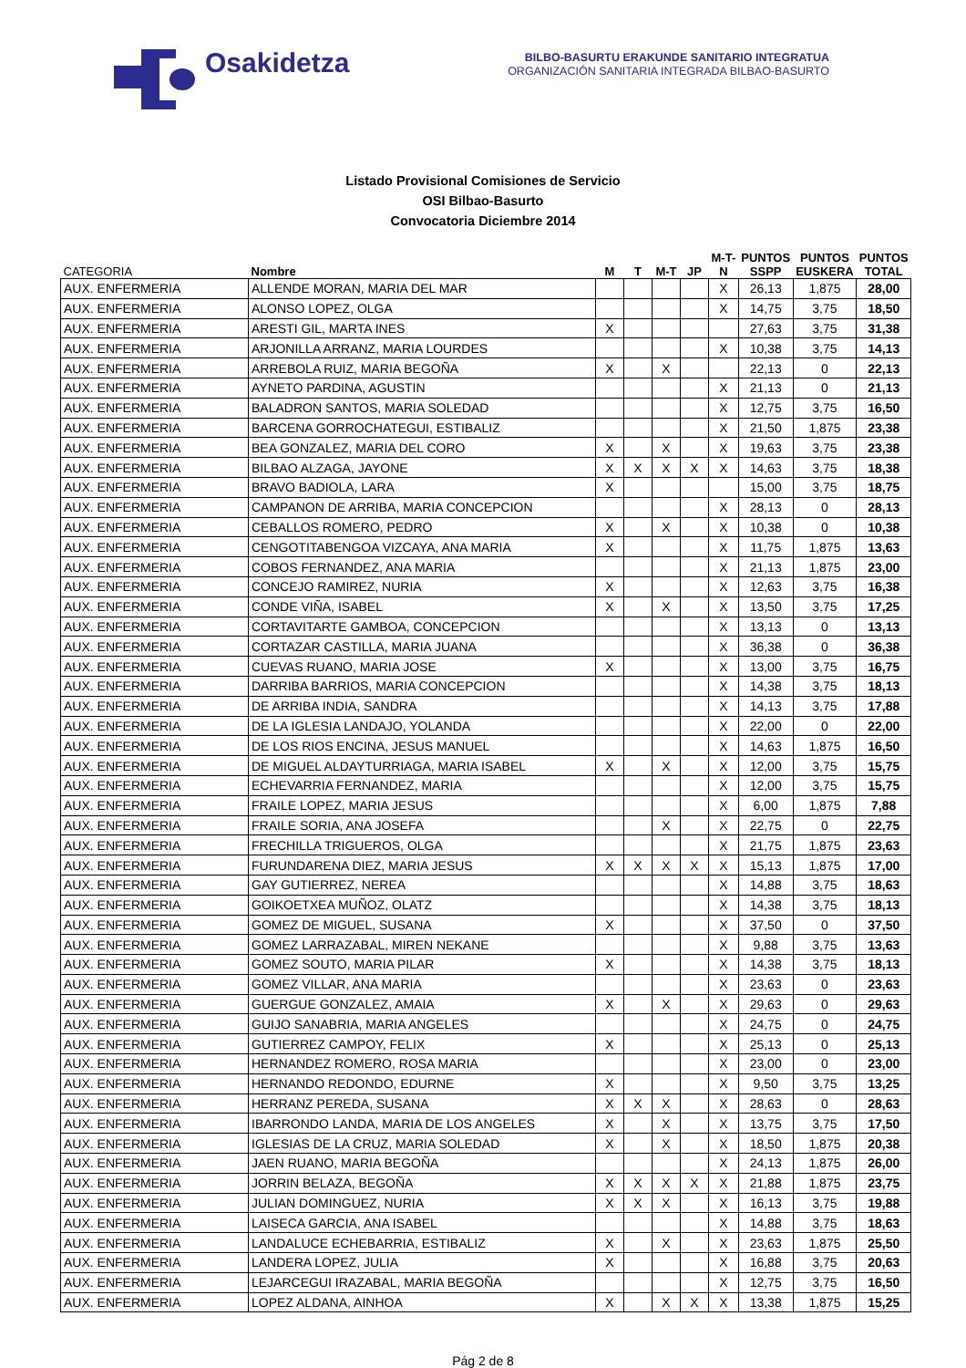Osakidetza
BILBO-BASURTU ERAKUNDE SANITARIO INTEGRATUA
ORGANIZACIÓN SANITARIA INTEGRADA BILBAO-BASURTO
Listado Provisional Comisiones de Servicio
OSI Bilbao-Basurto
Convocatoria Diciembre 2014
| CATEGORIA | Nombre | M | T | M-T | JP | M-T- N | PUNTOS SSPP | PUNTOS EUSKERA | PUNTOS TOTAL |
| --- | --- | --- | --- | --- | --- | --- | --- | --- | --- |
| AUX. ENFERMERIA | ALLENDE MORAN, MARIA DEL MAR | | | | | X | 26,13 | 1,875 | 28,00 |
| AUX. ENFERMERIA | ALONSO LOPEZ, OLGA | | | | | X | 14,75 | 3,75 | 18,50 |
| AUX. ENFERMERIA | ARESTI GIL, MARTA INES | X | | | | | 27,63 | 3,75 | 31,38 |
| AUX. ENFERMERIA | ARJONILLA ARRANZ, MARIA LOURDES | | | | | X | 10,38 | 3,75 | 14,13 |
| AUX. ENFERMERIA | ARREBOLA RUIZ, MARIA BEGOÑA | X | | X | | | 22,13 | 0 | 22,13 |
| AUX. ENFERMERIA | AYNETO PARDINA, AGUSTIN | | | | | X | 21,13 | 0 | 21,13 |
| AUX. ENFERMERIA | BALADRON SANTOS, MARIA SOLEDAD | | | | | X | 12,75 | 3,75 | 16,50 |
| AUX. ENFERMERIA | BARCENA GORROCHATEGUI, ESTIBALIZ | | | | | X | 21,50 | 1,875 | 23,38 |
| AUX. ENFERMERIA | BEA GONZALEZ, MARIA DEL CORO | X | | X | | X | 19,63 | 3,75 | 23,38 |
| AUX. ENFERMERIA | BILBAO ALZAGA, JAYONE | X | X | X | X | X | 14,63 | 3,75 | 18,38 |
| AUX. ENFERMERIA | BRAVO BADIOLA, LARA | X | | | | | 15,00 | 3,75 | 18,75 |
| AUX. ENFERMERIA | CAMPANON DE ARRIBA, MARIA CONCEPCION | | | | | X | 28,13 | 0 | 28,13 |
| AUX. ENFERMERIA | CEBALLOS ROMERO, PEDRO | X | | X | | X | 10,38 | 0 | 10,38 |
| AUX. ENFERMERIA | CENGOTITABENGOA VIZCAYA, ANA MARIA | X | | | | X | 11,75 | 1,875 | 13,63 |
| AUX. ENFERMERIA | COBOS FERNANDEZ, ANA MARIA | | | | | X | 21,13 | 1,875 | 23,00 |
| AUX. ENFERMERIA | CONCEJO RAMIREZ, NURIA | X | | | | X | 12,63 | 3,75 | 16,38 |
| AUX. ENFERMERIA | CONDE VIÑA, ISABEL | X | | X | | X | 13,50 | 3,75 | 17,25 |
| AUX. ENFERMERIA | CORTAVITARTE GAMBOA, CONCEPCION | | | | | X | 13,13 | 0 | 13,13 |
| AUX. ENFERMERIA | CORTAZAR CASTILLA, MARIA JUANA | | | | | X | 36,38 | 0 | 36,38 |
| AUX. ENFERMERIA | CUEVAS RUANO, MARIA JOSE | X | | | | X | 13,00 | 3,75 | 16,75 |
| AUX. ENFERMERIA | DARRIBA BARRIOS, MARIA CONCEPCION | | | | | X | 14,38 | 3,75 | 18,13 |
| AUX. ENFERMERIA | DE ARRIBA INDIA, SANDRA | | | | | X | 14,13 | 3,75 | 17,88 |
| AUX. ENFERMERIA | DE LA IGLESIA LANDAJO, YOLANDA | | | | | X | 22,00 | 0 | 22,00 |
| AUX. ENFERMERIA | DE LOS RIOS ENCINA, JESUS MANUEL | | | | | X | 14,63 | 1,875 | 16,50 |
| AUX. ENFERMERIA | DE MIGUEL ALDAYTURRIAGA, MARIA ISABEL | X | | X | | X | 12,00 | 3,75 | 15,75 |
| AUX. ENFERMERIA | ECHEVARRIA FERNANDEZ, MARIA | | | | | X | 12,00 | 3,75 | 15,75 |
| AUX. ENFERMERIA | FRAILE LOPEZ, MARIA JESUS | | | | | X | 6,00 | 1,875 | 7,88 |
| AUX. ENFERMERIA | FRAILE SORIA, ANA JOSEFA | | | X | | X | 22,75 | 0 | 22,75 |
| AUX. ENFERMERIA | FRECHILLA TRIGUEROS, OLGA | | | | | X | 21,75 | 1,875 | 23,63 |
| AUX. ENFERMERIA | FURUNDARENA DIEZ, MARIA JESUS | X | X | X | X | X | 15,13 | 1,875 | 17,00 |
| AUX. ENFERMERIA | GAY GUTIERREZ, NEREA | | | | | X | 14,88 | 3,75 | 18,63 |
| AUX. ENFERMERIA | GOIKOETXEA MUÑOZ, OLATZ | | | | | X | 14,38 | 3,75 | 18,13 |
| AUX. ENFERMERIA | GOMEZ DE MIGUEL, SUSANA | X | | | | X | 37,50 | 0 | 37,50 |
| AUX. ENFERMERIA | GOMEZ LARRAZABAL, MIREN NEKANE | | | | | X | 9,88 | 3,75 | 13,63 |
| AUX. ENFERMERIA | GOMEZ SOUTO, MARIA PILAR | X | | | | X | 14,38 | 3,75 | 18,13 |
| AUX. ENFERMERIA | GOMEZ VILLAR, ANA MARIA | | | | | X | 23,63 | 0 | 23,63 |
| AUX. ENFERMERIA | GUERGUE GONZALEZ, AMAIA | X | | X | | X | 29,63 | 0 | 29,63 |
| AUX. ENFERMERIA | GUIJO SANABRIA, MARIA ANGELES | | | | | X | 24,75 | 0 | 24,75 |
| AUX. ENFERMERIA | GUTIERREZ CAMPOY, FELIX | X | | | | X | 25,13 | 0 | 25,13 |
| AUX. ENFERMERIA | HERNANDEZ ROMERO, ROSA MARIA | | | | | X | 23,00 | 0 | 23,00 |
| AUX. ENFERMERIA | HERNANDO REDONDO, EDURNE | X | | | | X | 9,50 | 3,75 | 13,25 |
| AUX. ENFERMERIA | HERRANZ PEREDA, SUSANA | X | X | X | | X | 28,63 | 0 | 28,63 |
| AUX. ENFERMERIA | IBARRONDO LANDA, MARIA DE LOS ANGELES | X | | X | | X | 13,75 | 3,75 | 17,50 |
| AUX. ENFERMERIA | IGLESIAS DE LA CRUZ, MARIA SOLEDAD | X | | X | | X | 18,50 | 1,875 | 20,38 |
| AUX. ENFERMERIA | JAEN RUANO, MARIA BEGOÑA | | | | | X | 24,13 | 1,875 | 26,00 |
| AUX. ENFERMERIA | JORRIN BELAZA, BEGOÑA | X | X | X | X | X | 21,88 | 1,875 | 23,75 |
| AUX. ENFERMERIA | JULIAN DOMINGUEZ, NURIA | X | X | X | | X | 16,13 | 3,75 | 19,88 |
| AUX. ENFERMERIA | LAISECA GARCIA, ANA ISABEL | | | | | X | 14,88 | 3,75 | 18,63 |
| AUX. ENFERMERIA | LANDALUCE ECHEBARRIA, ESTIBALIZ | X | | X | | X | 23,63 | 1,875 | 25,50 |
| AUX. ENFERMERIA | LANDERA LOPEZ, JULIA | X | | | | X | 16,88 | 3,75 | 20,63 |
| AUX. ENFERMERIA | LEJARCEGUI IRAZABAL, MARIA BEGOÑA | | | | | X | 12,75 | 3,75 | 16,50 |
| AUX. ENFERMERIA | LOPEZ ALDANA, AINHOA | X | | X | X | X | 13,38 | 1,875 | 15,25 |
Pág 2 de 8